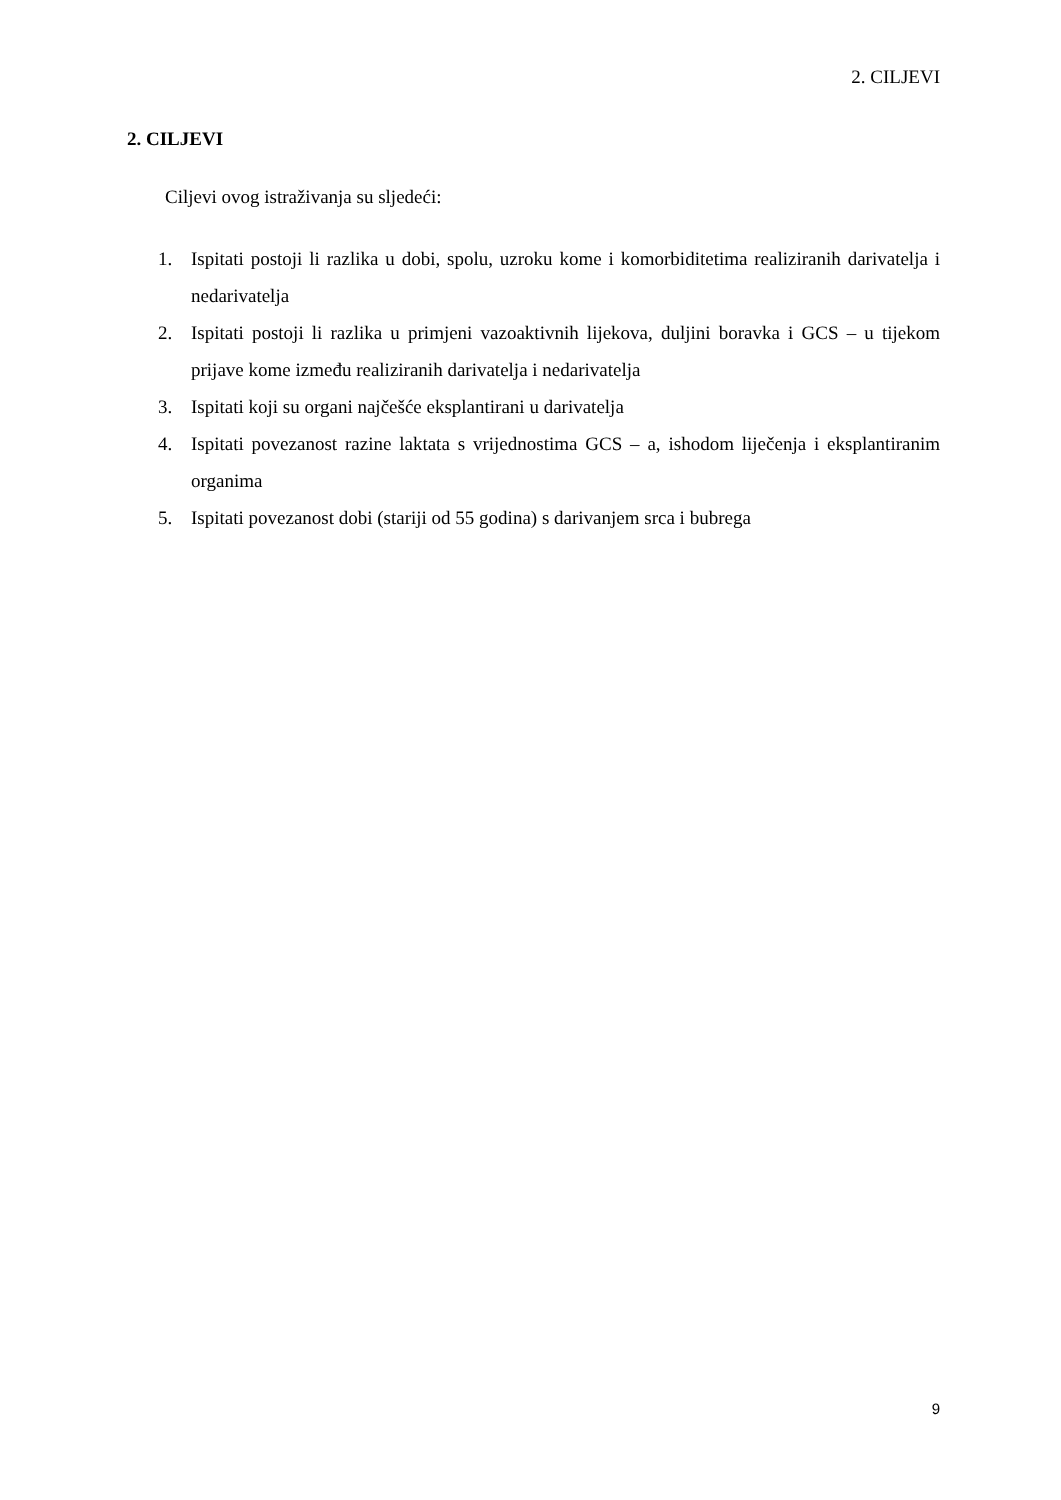2. CILJEVI
2. CILJEVI
Ciljevi ovog istraživanja su sljedeći:
1. Ispitati postoji li razlika u dobi, spolu, uzroku kome i komorbiditetima realiziranih darivatelja i nedarivatelja
2. Ispitati postoji li razlika u primjeni vazoaktivnih lijekova, duljini boravka i GCS – u tijekom prijave kome između realiziranih darivatelja i nedarivatelja
3. Ispitati koji su organi najčešće eksplantirani u darivatelja
4. Ispitati povezanost razine laktata s vrijednostima GCS – a, ishodom liječenja i eksplantiranim organima
5. Ispitati povezanost dobi (stariji od 55 godina) s darivanjem srca i bubrega
9